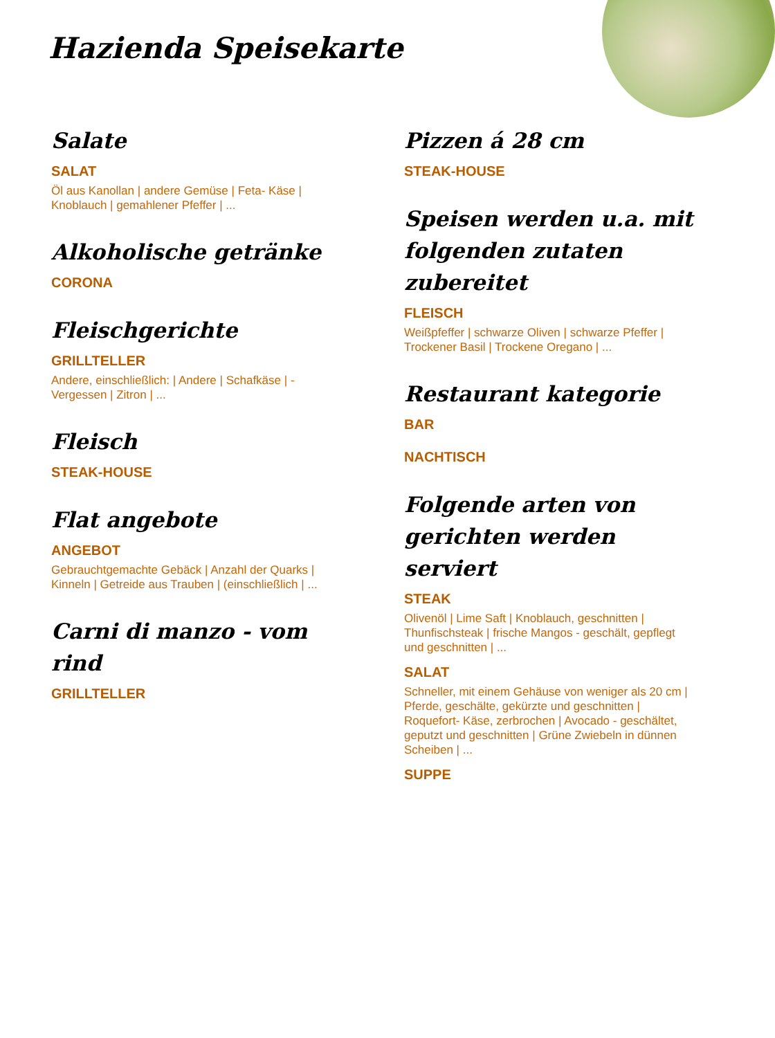Hazienda Speisekarte
Salate
SALAT
Öl aus Kanollan | andere Gemüse | Feta- Käse | Knoblauch | gemahlener Pfeffer | ...
Alkoholische getränke
CORONA
Fleischgerichte
GRILLTELLER
Andere, einschließlich: | Andere | Schafkäse | - Vergessen | Zitron | ...
Fleisch
STEAK-HOUSE
Flat angebote
ANGEBOT
Gebrauchtgemachte Gebäck | Anzahl der Quarks | Kinneln | Getreide aus Trauben | (einschließlich | ...
Carni di manzo - vom rind
GRILLTELLER
Pizzen á 28 cm
STEAK-HOUSE
Speisen werden u.a. mit folgenden zutaten zubereitet
FLEISCH
Weißpfeffer | schwarze Oliven | schwarze Pfeffer | Trockener Basil | Trockene Oregano | ...
Restaurant kategorie
BAR
NACHTISCH
Folgende arten von gerichten werden serviert
STEAK
Olivenöl | Lime Saft | Knoblauch, geschnitten | Thunfischsteak | frische Mangos - geschält, gepflegt und geschnitten | ...
SALAT
Schneller, mit einem Gehäuse von weniger als 20 cm | Pferde, geschälte, gekürzte und geschnitten | Roquefort- Käse, zerbrochen | Avocado - geschältet, geputzt und geschnitten | Grüne Zwiebeln in dünnen Scheiben | ...
SUPPE